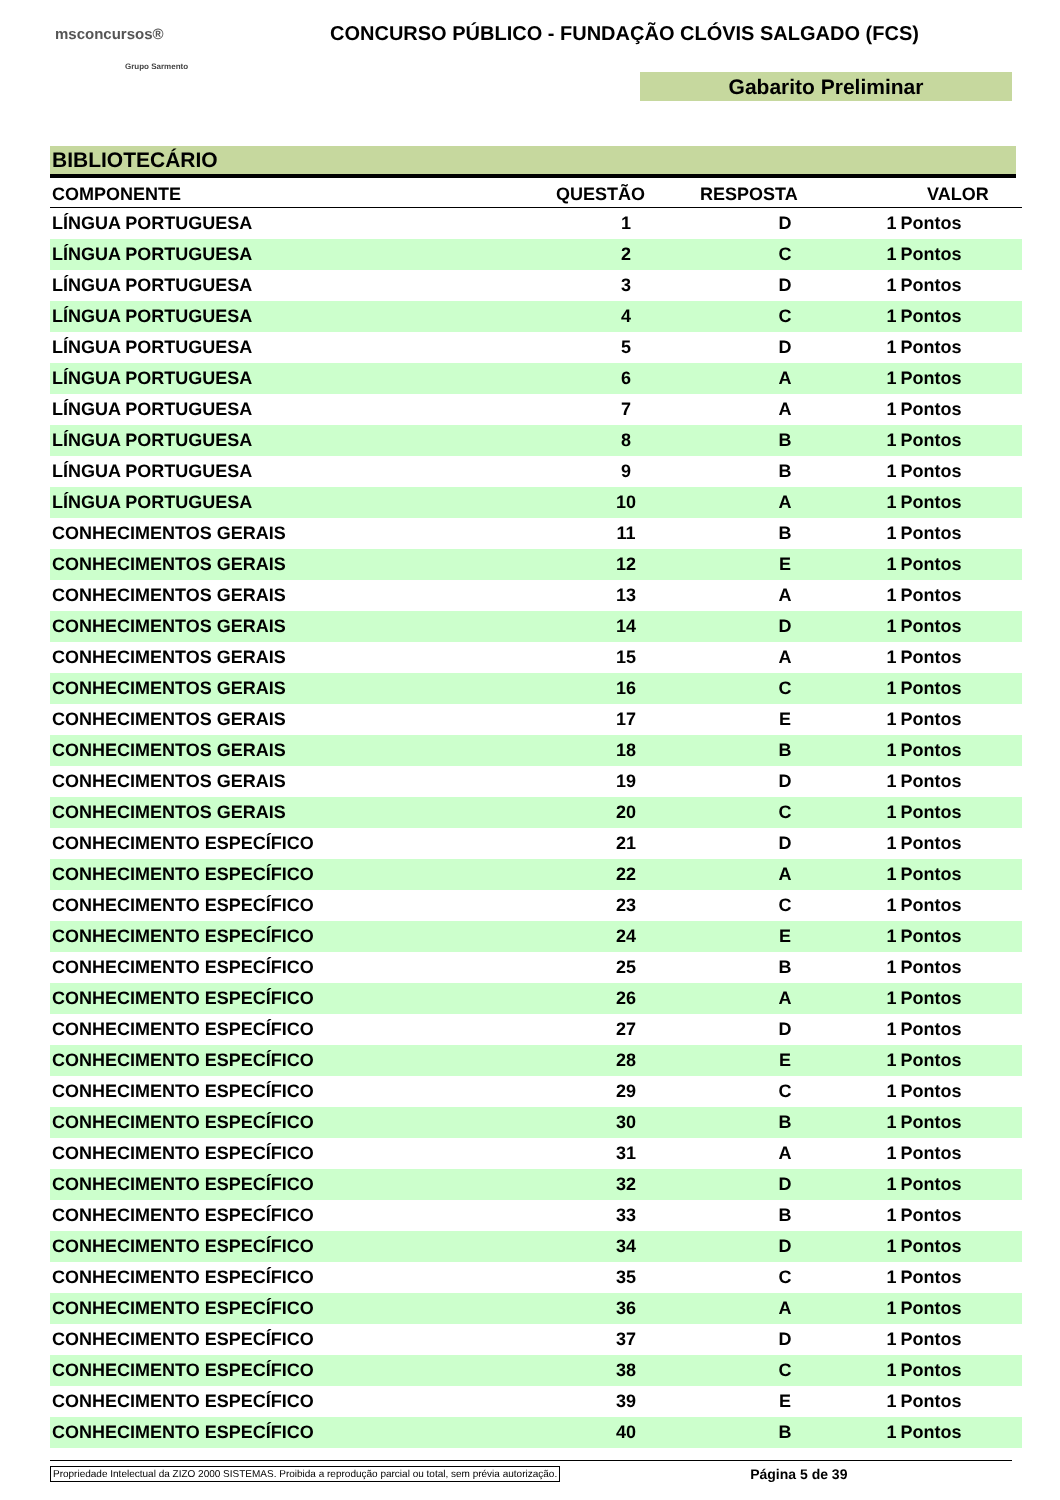msconcursos®
Grupo Sarmento
CONCURSO PÚBLICO - FUNDAÇÃO CLÓVIS SALGADO (FCS)
Gabarito Preliminar
BIBLIOTECÁRIO
| COMPONENTE | QUESTÃO | RESPOSTA | VALOR | |
| --- | --- | --- | --- | --- |
| LÍNGUA PORTUGUESA | 1 | D | 1 | Pontos |
| LÍNGUA PORTUGUESA | 2 | C | 1 | Pontos |
| LÍNGUA PORTUGUESA | 3 | D | 1 | Pontos |
| LÍNGUA PORTUGUESA | 4 | C | 1 | Pontos |
| LÍNGUA PORTUGUESA | 5 | D | 1 | Pontos |
| LÍNGUA PORTUGUESA | 6 | A | 1 | Pontos |
| LÍNGUA PORTUGUESA | 7 | A | 1 | Pontos |
| LÍNGUA PORTUGUESA | 8 | B | 1 | Pontos |
| LÍNGUA PORTUGUESA | 9 | B | 1 | Pontos |
| LÍNGUA PORTUGUESA | 10 | A | 1 | Pontos |
| CONHECIMENTOS GERAIS | 11 | B | 1 | Pontos |
| CONHECIMENTOS GERAIS | 12 | E | 1 | Pontos |
| CONHECIMENTOS GERAIS | 13 | A | 1 | Pontos |
| CONHECIMENTOS GERAIS | 14 | D | 1 | Pontos |
| CONHECIMENTOS GERAIS | 15 | A | 1 | Pontos |
| CONHECIMENTOS GERAIS | 16 | C | 1 | Pontos |
| CONHECIMENTOS GERAIS | 17 | E | 1 | Pontos |
| CONHECIMENTOS GERAIS | 18 | B | 1 | Pontos |
| CONHECIMENTOS GERAIS | 19 | D | 1 | Pontos |
| CONHECIMENTOS GERAIS | 20 | C | 1 | Pontos |
| CONHECIMENTO ESPECÍFICO | 21 | D | 1 | Pontos |
| CONHECIMENTO ESPECÍFICO | 22 | A | 1 | Pontos |
| CONHECIMENTO ESPECÍFICO | 23 | C | 1 | Pontos |
| CONHECIMENTO ESPECÍFICO | 24 | E | 1 | Pontos |
| CONHECIMENTO ESPECÍFICO | 25 | B | 1 | Pontos |
| CONHECIMENTO ESPECÍFICO | 26 | A | 1 | Pontos |
| CONHECIMENTO ESPECÍFICO | 27 | D | 1 | Pontos |
| CONHECIMENTO ESPECÍFICO | 28 | E | 1 | Pontos |
| CONHECIMENTO ESPECÍFICO | 29 | C | 1 | Pontos |
| CONHECIMENTO ESPECÍFICO | 30 | B | 1 | Pontos |
| CONHECIMENTO ESPECÍFICO | 31 | A | 1 | Pontos |
| CONHECIMENTO ESPECÍFICO | 32 | D | 1 | Pontos |
| CONHECIMENTO ESPECÍFICO | 33 | B | 1 | Pontos |
| CONHECIMENTO ESPECÍFICO | 34 | D | 1 | Pontos |
| CONHECIMENTO ESPECÍFICO | 35 | C | 1 | Pontos |
| CONHECIMENTO ESPECÍFICO | 36 | A | 1 | Pontos |
| CONHECIMENTO ESPECÍFICO | 37 | D | 1 | Pontos |
| CONHECIMENTO ESPECÍFICO | 38 | C | 1 | Pontos |
| CONHECIMENTO ESPECÍFICO | 39 | E | 1 | Pontos |
| CONHECIMENTO ESPECÍFICO | 40 | B | 1 | Pontos |
Propriedade Intelectual da ZIZO 2000 SISTEMAS. Proibida a reprodução parcial ou total, sem prévia autorização. Página 5 de 39